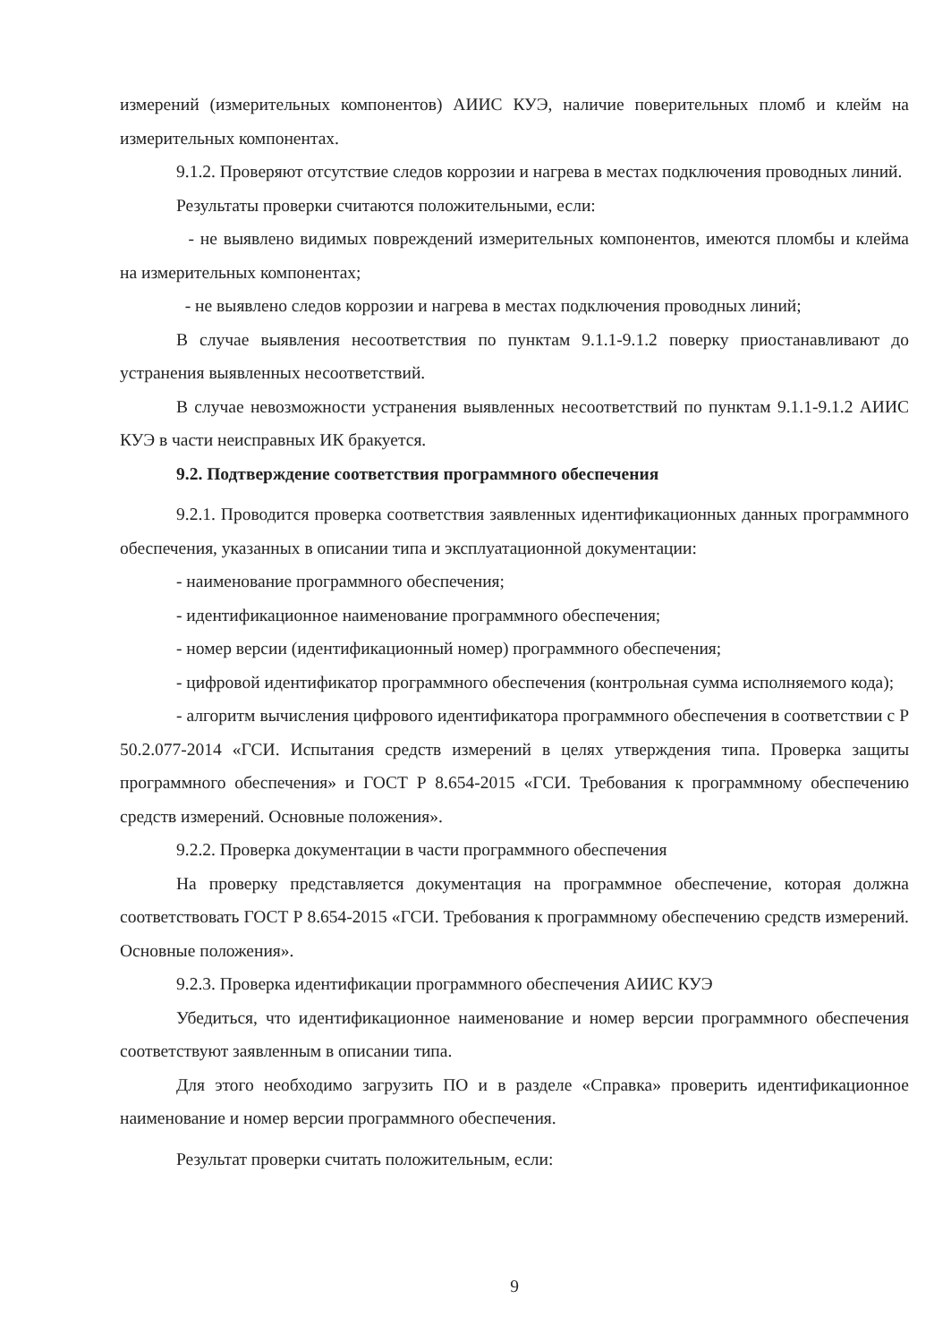измерений (измерительных компонентов) АИИС КУЭ, наличие поверительных пломб и клейм на измерительных компонентах.
9.1.2. Проверяют отсутствие следов коррозии и нагрева в местах подключения проводных линий.
Результаты проверки считаются положительными, если:
- не выявлено видимых повреждений измерительных компонентов, имеются пломбы и клейма на измерительных компонентах;
- не выявлено следов коррозии и нагрева в местах подключения проводных линий;
В случае выявления несоответствия по пунктам 9.1.1-9.1.2 поверку приостанавливают до устранения выявленных несоответствий.
В случае невозможности устранения выявленных несоответствий по пунктам 9.1.1-9.1.2 АИИС КУЭ в части неисправных ИК бракуется.
9.2. Подтверждение соответствия программного обеспечения
9.2.1. Проводится проверка соответствия заявленных идентификационных данных программного обеспечения, указанных в описании типа и эксплуатационной документации:
- наименование программного обеспечения;
- идентификационное наименование программного обеспечения;
- номер версии (идентификационный номер) программного обеспечения;
- цифровой идентификатор программного обеспечения (контрольная сумма исполняемого кода);
- алгоритм вычисления цифрового идентификатора программного обеспечения в соответствии с Р 50.2.077-2014 «ГСИ. Испытания средств измерений в целях утверждения типа. Проверка защиты программного обеспечения» и ГОСТ Р 8.654-2015 «ГСИ. Требования к программному обеспечению средств измерений. Основные положения».
9.2.2. Проверка документации в части программного обеспечения
На проверку представляется документация на программное обеспечение, которая должна соответствовать ГОСТ Р 8.654-2015 «ГСИ. Требования к программному обеспечению средств измерений. Основные положения».
9.2.3. Проверка идентификации программного обеспечения АИИС КУЭ
Убедиться, что идентификационное наименование и номер версии программного обеспечения соответствуют заявленным в описании типа.
Для этого необходимо загрузить ПО и в разделе «Справка» проверить идентификационное наименование и номер версии программного обеспечения.
Результат проверки считать положительным, если:
9